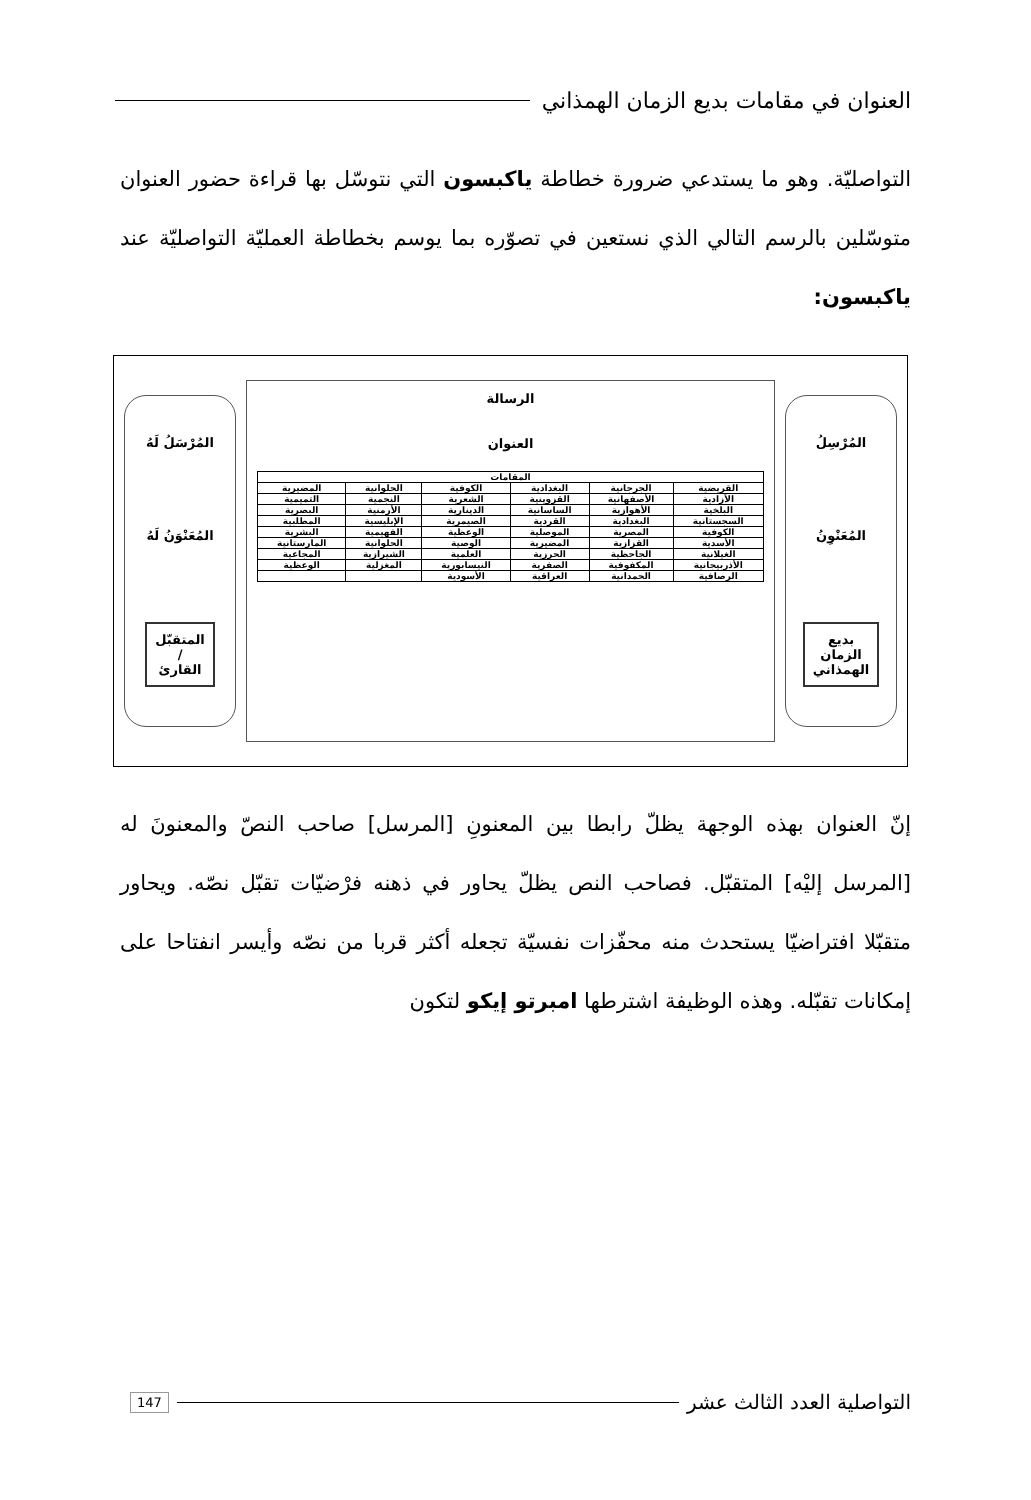العنوان في مقامات بديع الزمان الهمذاني
التواصليّة. وهو ما يستدعي ضرورة خطاطة ياكبسون التي نتوسّل بها قراءة حضور العنوان متوسّلين بالرسم التالي الذي نستعين في تصوّره بما يوسم بخطاطة العمليّة التواصليّة عند ياكبسون:
المُرْسِلُ
المُعَنْوِنُ
بديع
الزمان
الهمذاني
الرسالة
العنوان
| المقامات | | | | | |
| --- | --- | --- | --- | --- | --- |
| القريضية | الجرجانية | البغدادية | الكوفية | الحلوانية | المضيرية |
| الأزادية | الأصفهانية | القزوينية | الشعرية | النجمية | التميمية |
| البلخية | الأهوازية | الساسانية | الدينارية | الأرمنية | البصرية |
| السجستانية | البغدادية | القردية | الصيمرية | الإبليسية | المطلبية |
| الكوفية | المصرية | الموصلية | الوعظية | الفهيمية | البشرية |
| الأسدية | القزازية | المضيرية | الوصية | الحلوانية | المارستانية |
| الغيلانية | الجاحظية | الحرزية | العلمية | الشيرازية | المجاعية |
| الأذربيجانية | المكفوفية | الصفرية | النيسابورية | المغزلية | الوعظية |
| الرصافية | الحمدانية | العراقية | الأسودية | | |
المُرْسَلُ لَهُ
المُعَنْوَنُ لَهُ
المتقبّل
/
القارئ
إنّ العنوان بهذه الوجهة يظلّ رابطا بين المعنونِ [المرسل] صاحب النصّ والمعنونَ له [المرسل إليْه] المتقبّل. فصاحب النص يظلّ يحاور في ذهنه فرْضيّات تقبّل نصّه. ويحاور متقبّلا افتراضيّا يستحدث منه محفّزات نفسيّة تجعله أكثر قربا من نصّه وأيسر انفتاحا على إمكانات تقبّله. وهذه الوظيفة اشترطها امبرتو إيكو لتكون
التواصلية العدد الثالث عشر 147